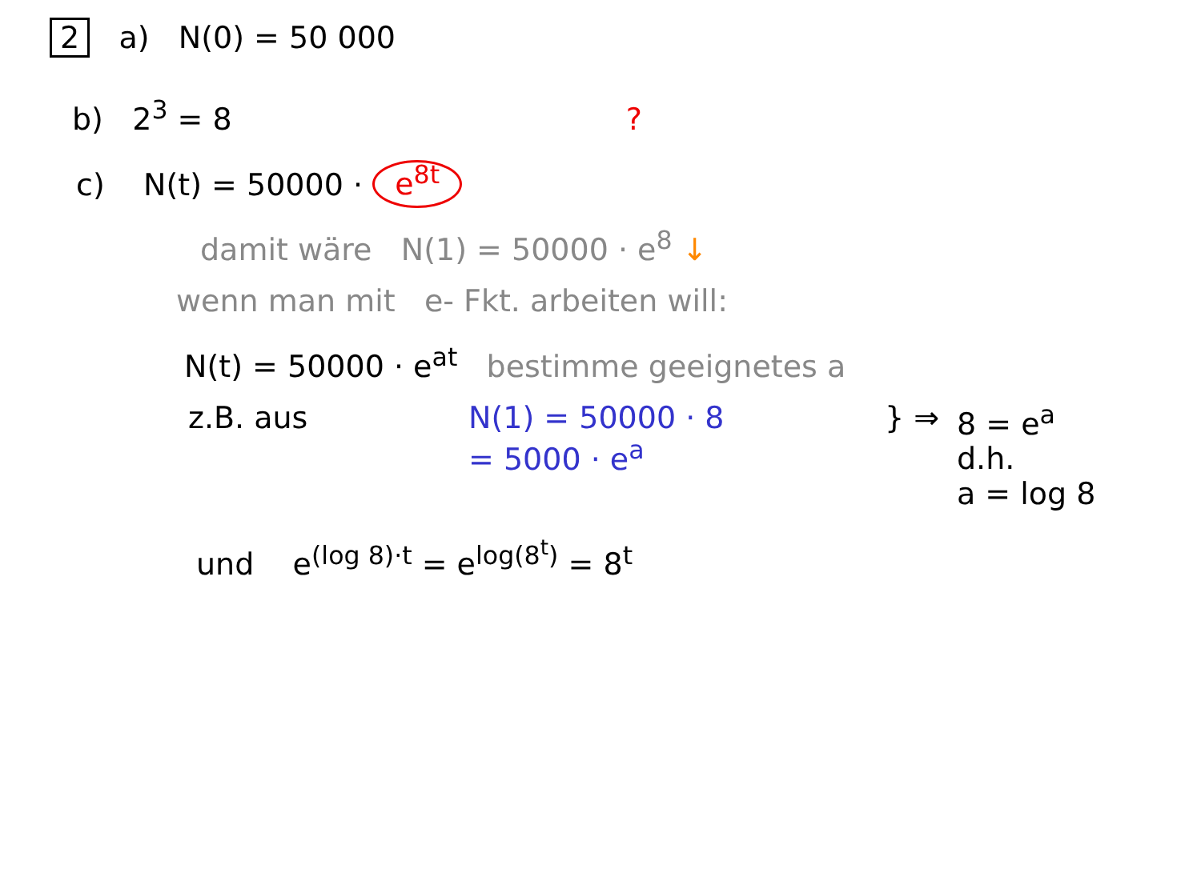2 a) N(0) = 50 000
b) 2<sup>3</sup> = 8 ?
c) N(t) = 50000 · e<sup>8t</sup>
damit wäre N(1) = 50000 · e<sup>8</sup> ↓
wenn man mit e- Fkt. arbeiten will:
N(t) = 50000 · e<sup>at</sup> bestimme geeignetes a
z.B. aus N(1) = 50000 · 8
= 5000 · e<sup>a</sup>
} ⇒ 8 = e<sup>a</sup>
d.h.
a = log 8
und e<sup>(log 8)·t</sup> = e<sup>log(8<sup>t</sup>)</sup> = 8<sup>t</sup>